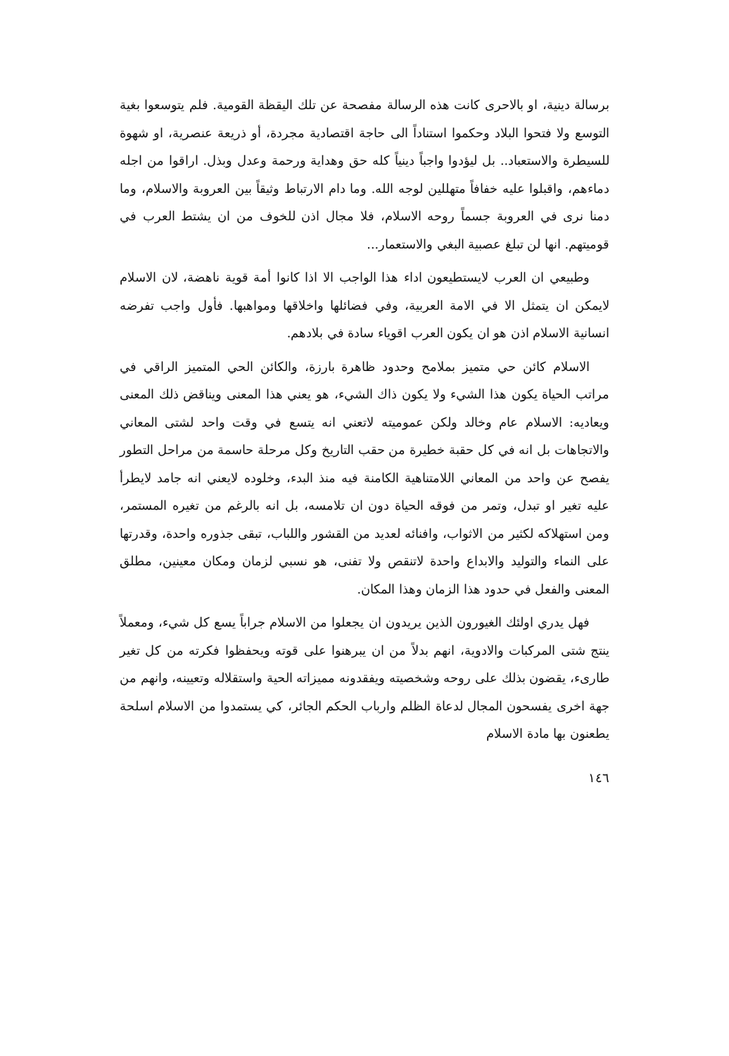برسالة دينية، او بالاحرى كانت هذه الرسالة مفصحة عن تلك اليقظة القومية. فلم يتوسعوا بغية التوسع ولا فتحوا البلاد وحكموا استناداً الى حاجة اقتصادية مجردة، أو ذريعة عنصرية، او شهوة للسيطرة والاستعباد.. بل ليؤدوا واجباً دينياً كله حق وهداية ورحمة وعدل وبذل. اراقوا من اجله دماءهم، واقبلوا عليه خفافاً متهللين لوجه الله. وما دام الارتباط وثيقاً بين العروبة والاسلام، وما دمنا نرى في العروبة جسماً روحه الاسلام، فلا مجال اذن للخوف من ان يشتط العرب في قوميتهم. انها لن تبلغ عصبية البغي والاستعمار...
وطبيعي ان العرب لايستطيعون اداء هذا الواجب الا اذا كانوا أمة قوية ناهضة، لان الاسلام لايمكن ان يتمثل الا في الامة العربية، وفي فضائلها واخلاقها ومواهبها. فأول واجب تفرضه انسانية الاسلام اذن هو ان يكون العرب اقوياء سادة في بلادهم.
الاسلام كائن حي متميز بملامح وحدود ظاهرة بارزة، والكائن الحي المتميز الراقي في مراتب الحياة يكون هذا الشيء ولا يكون ذاك الشيء، هو يعني هذا المعنى ويناقض ذلك المعنى ويعاديه: الاسلام عام وخالد ولكن عموميته لاتعني انه يتسع في وقت واحد لشتى المعاني والاتجاهات بل انه في كل حقبة خطيرة من حقب التاريخ وكل مرحلة حاسمة من مراحل التطور يفصح عن واحد من المعاني اللامتناهية الكامنة فيه منذ البدء، وخلوده لايعني انه جامد لايطرأ عليه تغير او تبدل، وتمر من فوقه الحياة دون ان تلامسه، بل انه بالرغم من تغيره المستمر، ومن استهلاكه لكثير من الاثواب، وافنائه لعديد من القشور واللباب، تبقى جذوره واحدة، وقدرتها على النماء والتوليد والابداع واحدة لاتنقص ولا تفنى، هو نسبي لزمان ومكان معينين، مطلق المعنى والفعل في حدود هذا الزمان وهذا المكان.
فهل يدري اولئك الغيورون الذين يريدون ان يجعلوا من الاسلام جراباً يسع كل شيء، ومعملاً ينتج شتى المركبات والادوية، انهم بدلاً من ان يبرهنوا على قوته ويحفظوا فكرته من كل تغير طارىء، يقضون بذلك على روحه وشخصيته ويفقدونه مميزاته الحية واستقلاله وتعيينه، وانهم من جهة اخرى يفسحون المجال لدعاة الظلم وارباب الحكم الجائر، كي يستمدوا من الاسلام اسلحة يطعنون بها مادة الاسلام
١٤٦